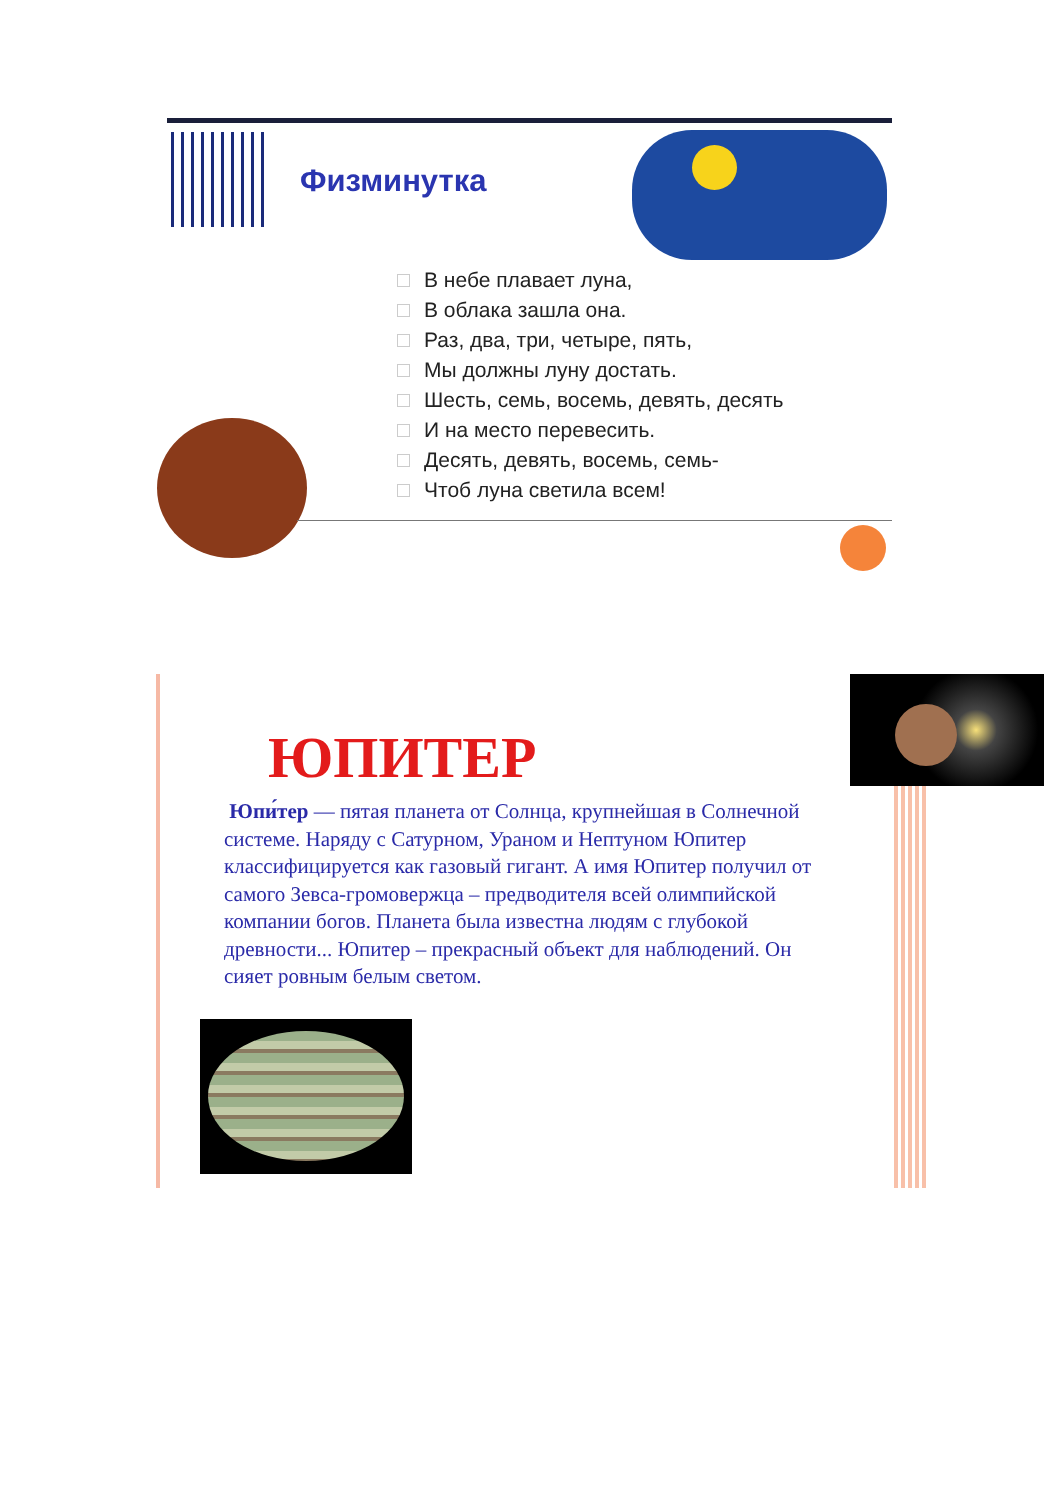Физминутка
В небе плавает луна,
В облака зашла она.
Раз, два, три, четыре, пять,
Мы должны луну достать.
Шесть, семь, восемь, девять, десять
И на место перевесить.
Десять, девять, восемь, семь-
Чтоб луна светила всем!
ЮПИТЕР
Юпи́тер — пятая планета от Солнца, крупнейшая в Солнечной системе. Наряду с Сатурном, Ураном и Нептуном Юпитер классифицируется как газовый гигант. А имя Юпитер получил от самого Зевса-громовержца – предводителя всей олимпийской компании богов. Планета была известна людям с глубокой древности... Юпитер – прекрасный объект для наблюдений. Он сияет ровным белым светом.